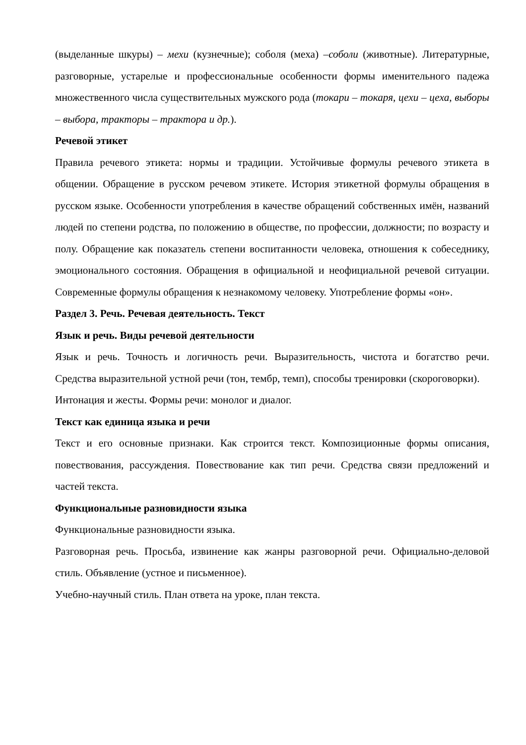(выделанные шкуры) – мехи (кузнечные); соболя (меха) –соболи (животные). Литературные, разговорные, устарелые и профессиональные особенности формы именительного падежа множественного числа существительных мужского рода (токари – токаря, цехи – цеха, выборы – выбора, тракторы – трактора и др.).
Речевой этикет
Правила речевого этикета: нормы и традиции. Устойчивые формулы речевого этикета в общении. Обращение в русском речевом этикете. История этикетной формулы обращения в русском языке. Особенности употребления в качестве обращений собственных имён, названий людей по степени родства, по положению в обществе, по профессии, должности; по возрасту и полу. Обращение как показатель степени воспитанности человека, отношения к собеседнику, эмоционального состояния. Обращения в официальной и неофициальной речевой ситуации. Современные формулы обращения к незнакомому человеку. Употребление формы «он».
Раздел 3. Речь. Речевая деятельность. Текст
Язык и речь. Виды речевой деятельности
Язык и речь. Точность и логичность речи. Выразительность, чистота и богатство речи. Средства выразительной устной речи (тон, тембр, темп), способы тренировки (скороговорки).
Интонация и жесты. Формы речи: монолог и диалог.
Текст как единица языка и речи
Текст и его основные признаки. Как строится текст. Композиционные формы описания, повествования, рассуждения. Повествование как тип речи. Средства связи предложений и частей текста.
Функциональные разновидности языка
Функциональные разновидности языка.
Разговорная речь. Просьба, извинение как жанры разговорной речи. Официально-деловой стиль. Объявление (устное и письменное).
Учебно-научный стиль. План ответа на уроке, план текста.